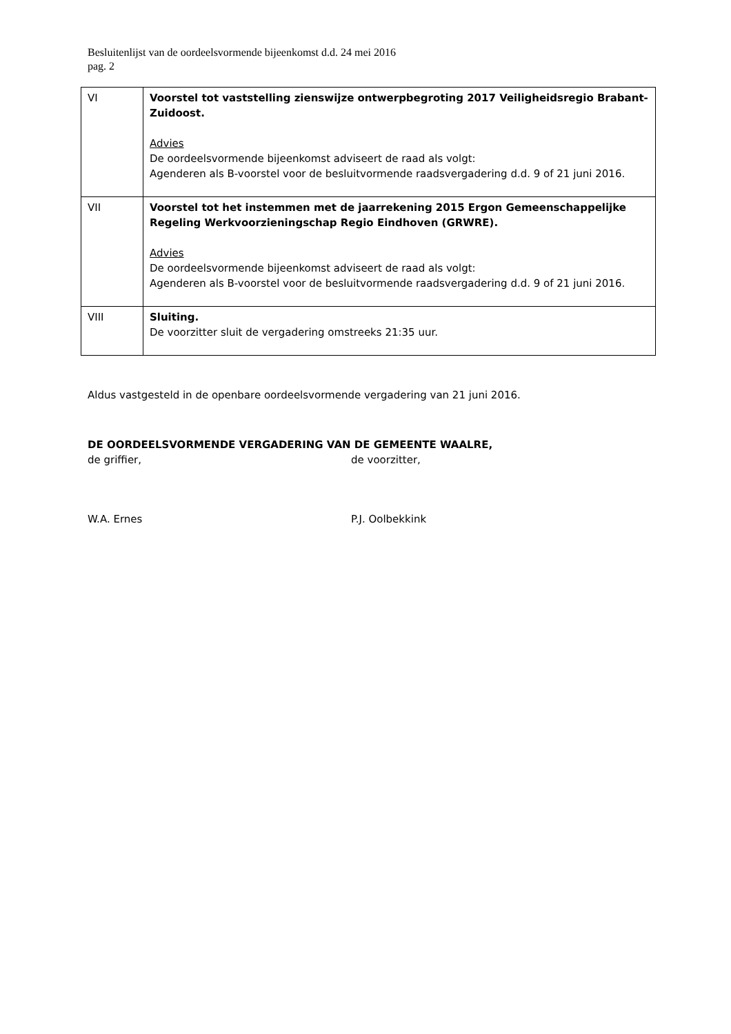Besluitenlijst van de oordeelsvormende bijeenkomst d.d. 24 mei 2016
pag. 2
| VI | Voorstel tot vaststelling zienswijze ontwerpbegroting 2017 Veiligheidsregio Brabant-Zuidoost. Advies De oordeelsvormende bijeenkomst adviseert de raad als volgt: Agenderen als B-voorstel voor de besluitvormende raadsvergadering d.d. 9 of 21 juni 2016. |
| VII | Voorstel tot het instemmen met de jaarrekening 2015 Ergon Gemeenschappelijke Regeling Werkvoorzieningschap Regio Eindhoven (GRWRE). Advies De oordeelsvormende bijeenkomst adviseert de raad als volgt: Agenderen als B-voorstel voor de besluitvormende raadsvergadering d.d. 9 of 21 juni 2016. |
| VIII | Sluiting. De voorzitter sluit de vergadering omstreeks 21:35 uur. |
Aldus vastgesteld in de openbare oordeelsvormende vergadering van 21 juni 2016.
DE OORDEELSVORMENDE VERGADERING VAN DE GEMEENTE WAALRE,
de griffier, de voorzitter,
W.A. Ernes P.J. Oolbekkink